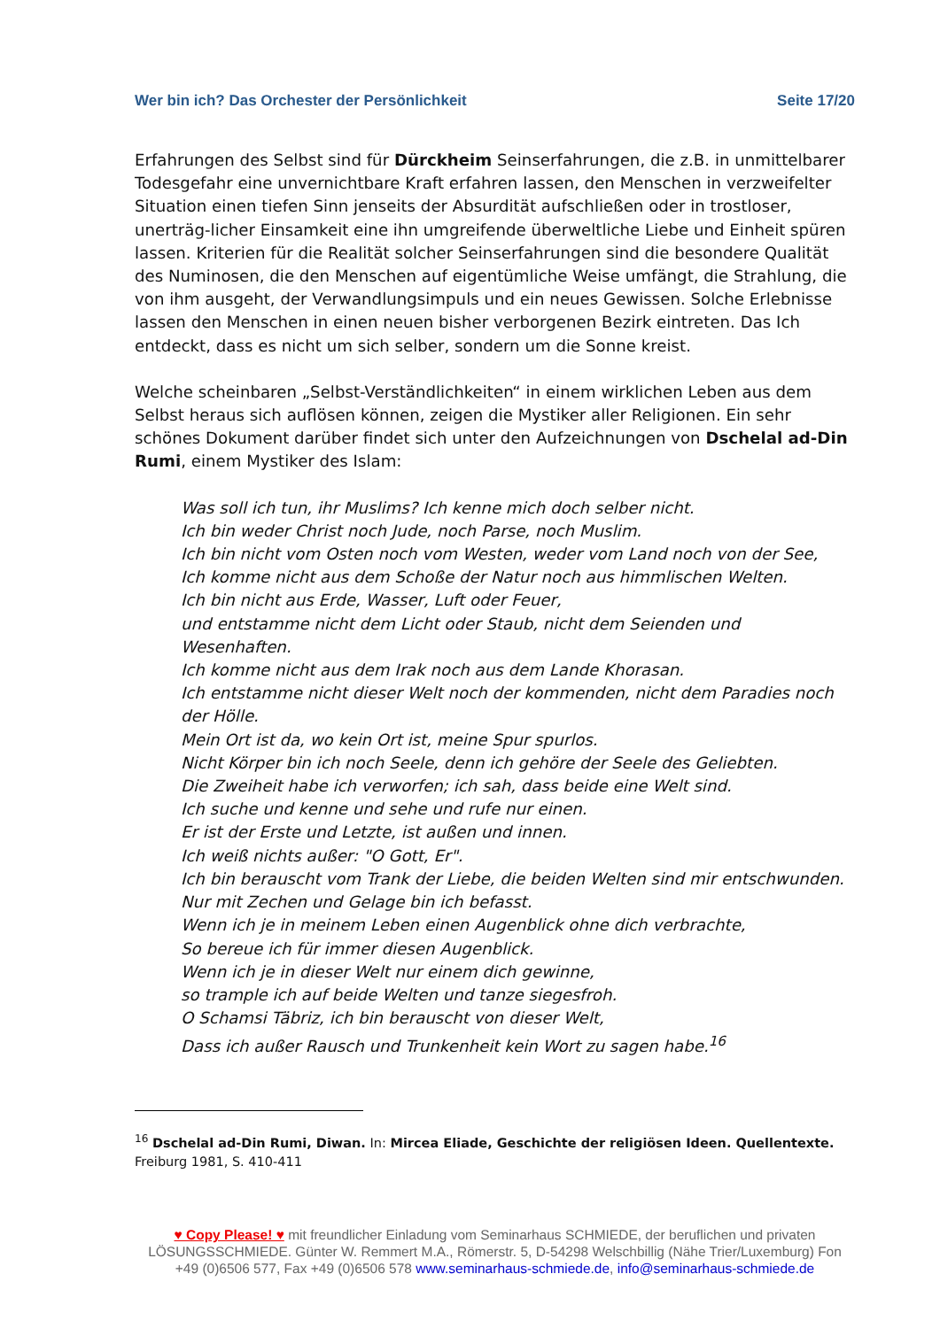Wer bin ich? Das Orchester der Persönlichkeit Seite 17/20
Erfahrungen des Selbst sind für Dürckheim Seinserfahrungen, die z.B. in unmittelbarer Todesgefahr eine unvernichtbare Kraft erfahren lassen, den Menschen in verzweifelter Situation einen tiefen Sinn jenseits der Absurdität aufschließen oder in trostloser, unerträg-licher Einsamkeit eine ihn umgreifende überweltliche Liebe und Einheit spüren lassen. Kriterien für die Realität solcher Seinserfahrungen sind die besondere Qualität des Numinosen, die den Menschen auf eigentümliche Weise umfängt, die Strahlung, die von ihm ausgeht, der Verwandlungsimpuls und ein neues Gewissen. Solche Erlebnisse lassen den Menschen in einen neuen bisher verborgenen Bezirk eintreten. Das Ich entdeckt, dass es nicht um sich selber, sondern um die Sonne kreist.
Welche scheinbaren „Selbst-Verständlichkeiten“ in einem wirklichen Leben aus dem Selbst heraus sich auflösen können, zeigen die Mystiker aller Religionen. Ein sehr schönes Dokument darüber findet sich unter den Aufzeichnungen von Dschelal ad-Din Rumi, einem Mystiker des Islam:
Was soll ich tun, ihr Muslims? Ich kenne mich doch selber nicht.
Ich bin weder Christ noch Jude, noch Parse, noch Muslim.
Ich bin nicht vom Osten noch vom Westen, weder vom Land noch von der See,
Ich komme nicht aus dem Schoße der Natur noch aus himmlischen Welten.
Ich bin nicht aus Erde, Wasser, Luft oder Feuer,
und entstamme nicht dem Licht oder Staub, nicht dem Seienden und Wesenhaften.
Ich komme nicht aus dem Irak noch aus dem Lande Khorasan.
Ich entstamme nicht dieser Welt noch der kommenden, nicht dem Paradies noch der Hölle.
Mein Ort ist da, wo kein Ort ist, meine Spur spurlos.
Nicht Körper bin ich noch Seele, denn ich gehöre der Seele des Geliebten.
Die Zweiheit habe ich verworfen; ich sah, dass beide eine Welt sind.
Ich suche und kenne und sehe und rufe nur einen.
Er ist der Erste und Letzte, ist außen und innen.
Ich weiß nichts außer: "O Gott, Er".
Ich bin berauscht vom Trank der Liebe, die beiden Welten sind mir entschwunden.
Nur mit Zechen und Gelage bin ich befasst.
Wenn ich je in meinem Leben einen Augenblick ohne dich verbrachte,
So bereue ich für immer diesen Augenblick.
Wenn ich je in dieser Welt nur einem dich gewinne,
so trample ich auf beide Welten und tanze siegesfroh.
O Schamsi Täbriz, ich bin berauscht von dieser Welt,
Dass ich außer Rausch und Trunkenheit kein Wort zu sagen habe.<sup>16</sup>
<sup>16</sup> Dschelal ad-Din Rumi, Diwan. In: Mircea Eliade, Geschichte der religiösen Ideen. Quellentexte. Freiburg 1981, S. 410-411
♥ Copy Please! ♥ mit freundlicher Einladung vom Seminarhaus SCHMIEDE, der beruflichen und privaten LÖSUNGSSCHMIEDE. Günter W. Remmert M.A., Römerstr. 5, D-54298 Welschbillig (Nähe Trier/Luxemburg) Fon +49 (0)6506 577, Fax +49 (0)6506 578 www.seminarhaus-schmiede.de, info@seminarhaus-schmiede.de